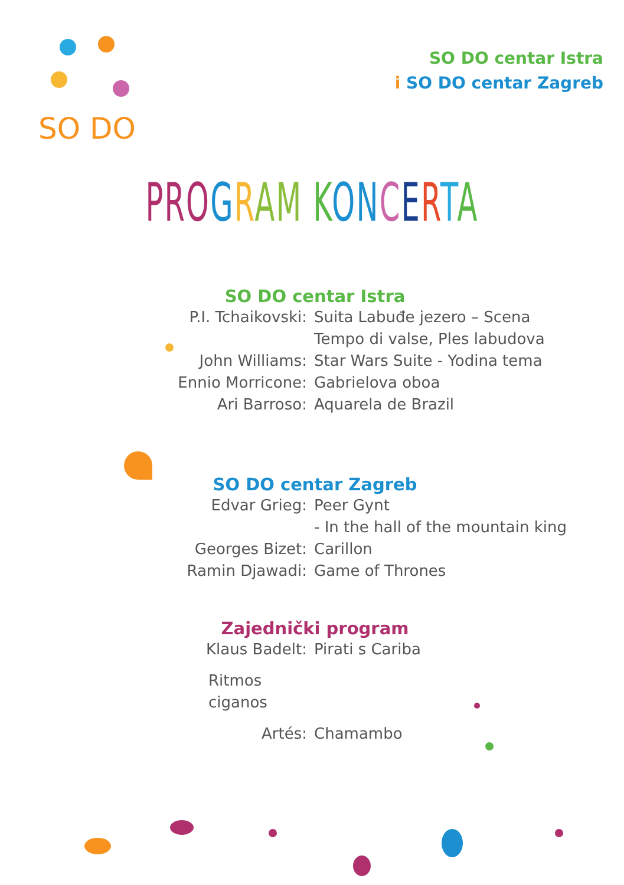SO DO
SO DO centar Istra
i SO DO centar Zagreb
PRO GRAM KON CERTA
SO DO centar Istra
P.I. Tchaikovski: Suita Labuđe jezero – Scena
Tempo di valse, Ples labudova
John Williams: Star Wars Suite - Yodina tema
Ennio Morricone: Gabrielova oboa
Ari Barroso: Aquarela de Brazil
SO DO centar Zagreb
Edvar Grieg: Peer Gynt
- In the hall of the mountain king
Georges Bizet: Carillon
Ramin Djawadi: Game of Thrones
Zajednički program
Klaus Badelt: Pirati s Cariba
Ritmos ciganos
Artés: Chamambo